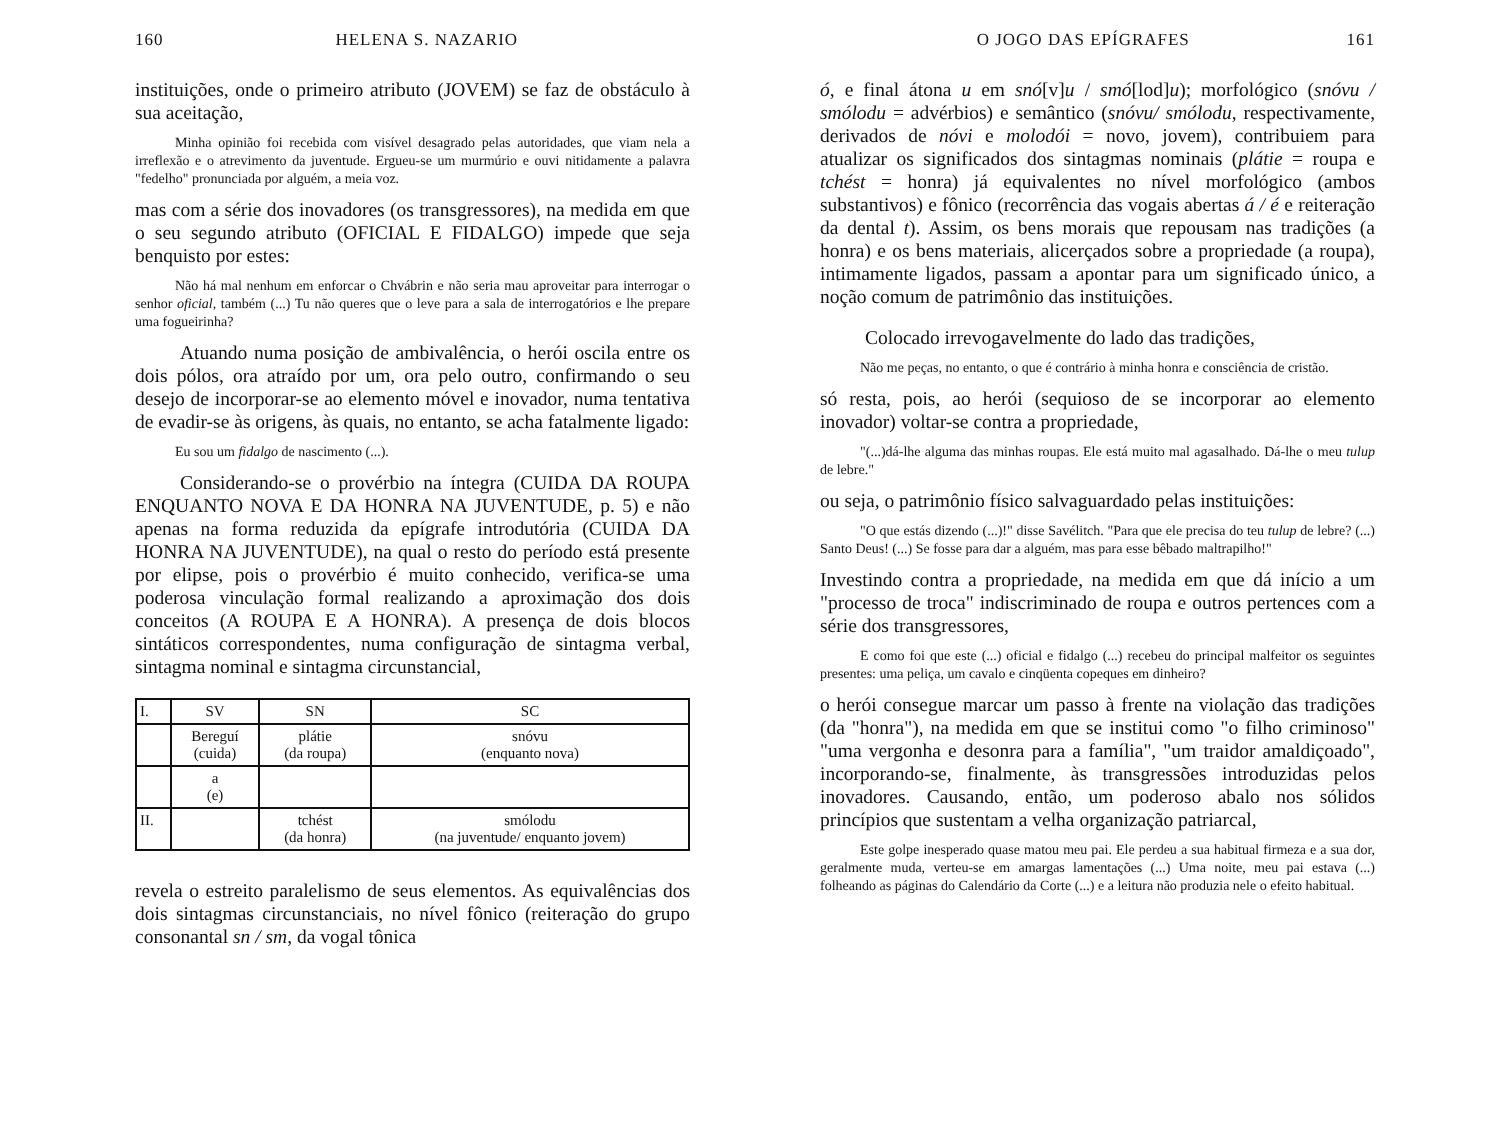160 HELENA S. NAZARIO
instituições, onde o primeiro atributo (JOVEM) se faz de obstáculo à sua aceitação,
Minha opinião foi recebida com visível desagrado pelas autoridades, que viam nela a irreflexão e o atrevimento da juventude. Ergueu-se um murmúrio e ouvi nitidamente a palavra "fedelho" pronunciada por alguém, a meia voz.
mas com a série dos inovadores (os transgressores), na medida em que o seu segundo atributo (OFICIAL E FIDALGO) impede que seja benquisto por estes:
Não há mal nenhum em enforcar o Chvábrin e não seria mau aproveitar para interrogar o senhor oficial, também (...) Tu não queres que o leve para a sala de interrogatórios e lhe prepare uma fogueirinha?
Atuando numa posição de ambivalência, o herói oscila entre os dois pólos, ora atraído por um, ora pelo outro, confirmando o seu desejo de incorporar-se ao elemento móvel e inovador, numa tentativa de evadir-se às origens, às quais, no entanto, se acha fatalmente ligado:
Eu sou um fidalgo de nascimento (...).
Considerando-se o provérbio na íntegra (CUIDA DA ROUPA ENQUANTO NOVA E DA HONRA NA JUVENTUDE, p. 5) e não apenas na forma reduzida da epígrafe introdutória (CUIDA DA HONRA NA JUVENTUDE), na qual o resto do período está presente por elipse, pois o provérbio é muito conhecido, verifica-se uma poderosa vinculação formal realizando a aproximação dos dois conceitos (A ROUPA E A HONRA). A presença de dois blocos sintáticos correspondentes, numa configuração de sintagma verbal, sintagma nominal e sintagma circunstancial,
| I. | SV | SN | SC |
| --- | --- | --- | --- |
| | Bereguí (cuida) | plátie (da roupa) | snóvu (enquanto nova) |
| | a (e) | | |
| II. | | tchést (da honra) | smólodu (na juventude/ enquanto jovem) |
revela o estreito paralelismo de seus elementos. As equivalências dos dois sintagmas circunstanciais, no nível fônico (reiteração do grupo consonantal sn / sm, da vogal tônica
O JOGO DAS EPÍGRAFES 161
ó, e final átona u em snó[v]u / smó[lod]u); morfológico (snóvu / smólodu = advérbios) e semântico (snóvu/ smólodu, respectivamente, derivados de nóvi e molodói = novo, jovem), contribuiem para atualizar os significados dos sintagmas nominais (plátie = roupa e tchést = honra) já equivalentes no nível morfológico (ambos substantivos) e fônico (recorrência das vogais abertas á / é e reiteração da dental t). Assim, os bens morais que repousam nas tradições (a honra) e os bens materiais, alicerçados sobre a propriedade (a roupa), intimamente ligados, passam a apontar para um significado único, a noção comum de patrimônio das instituições.
Colocado irrevogavelmente do lado das tradições,
Não me peças, no entanto, o que é contrário à minha honra e consciência de cristão.
só resta, pois, ao herói (sequioso de se incorporar ao elemento inovador) voltar-se contra a propriedade,
"(...)dá-lhe alguma das minhas roupas. Ele está muito mal agasalhado. Dá-lhe o meu tulup de lebre."
ou seja, o patrimônio físico salvaguardado pelas instituições:
"O que estás dizendo (...)!" disse Savélitch. "Para que ele precisa do teu tulup de lebre? (...) Santo Deus! (...) Se fosse para dar a alguém, mas para esse bêbado maltrapilho!"
Investindo contra a propriedade, na medida em que dá início a um "processo de troca" indiscriminado de roupa e outros pertences com a série dos transgressores,
E como foi que este (...) oficial e fidalgo (...) recebeu do principal malfeitor os seguintes presentes: uma peliça, um cavalo e cinqüenta copeques em dinheiro?
o herói consegue marcar um passo à frente na violação das tradições (da "honra"), na medida em que se institui como "o filho criminoso" "uma vergonha e desonra para a família", "um traidor amaldiçoado", incorporando-se, finalmente, às transgressões introduzidas pelos inovadores. Causando, então, um poderoso abalo nos sólidos princípios que sustentam a velha organização patriarcal,
Este golpe inesperado quase matou meu pai. Ele perdeu a sua habitual firmeza e a sua dor, geralmente muda, verteu-se em amargas lamentações (...) Uma noite, meu pai estava (...) folheando as páginas do Calendário da Corte (...) e a leitura não produzia nele o efeito habitual.